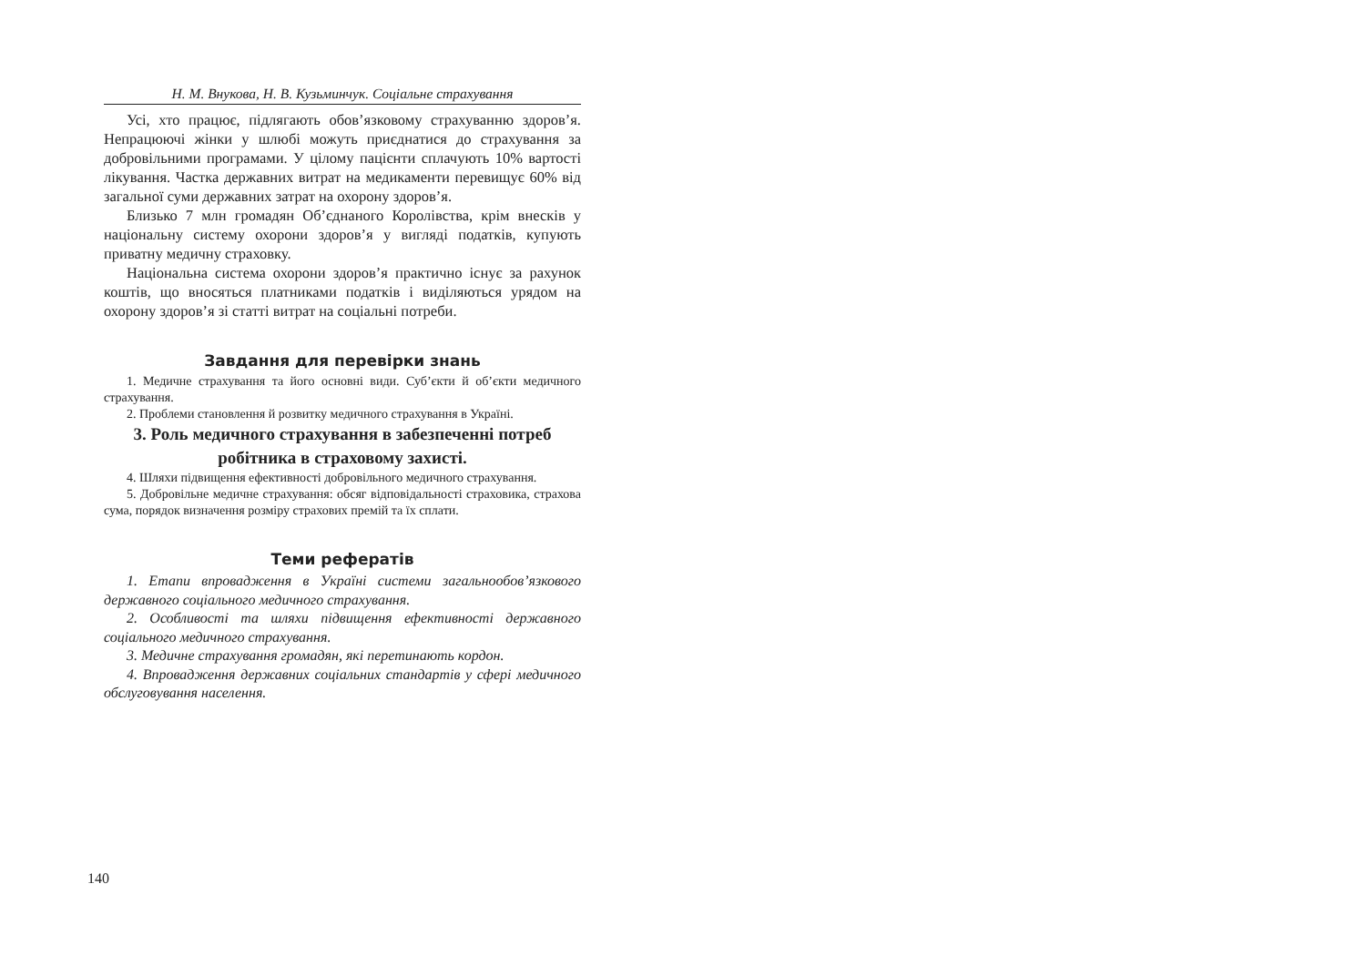Н. М. Внукова, Н. В. Кузьминчук. Соціальне страхування
Усі, хто працює, підлягають обов’язковому страхуванню здоров’я. Непрацюючі жінки у шлюбі можуть приєднатися до страхування за добровільними програмами. У цілому пацієнти сплачують 10% вартості лікування. Частка державних витрат на медикаменти перевищує 60% від загальної суми державних затрат на охорону здоров’я.
Близько 7 млн громадян Об’єднаного Королівства, крім внесків у національну систему охорони здоров’я у вигляді податків, купують приватну медичну страховку.
Національна система охорони здоров’я практично існує за рахунок коштів, що вносяться платниками податків і виділяються урядом на охорону здоров’я зі статті витрат на соціальні потреби.
Завдання для перевірки знань
1. Медичне страхування та його основні види. Суб’єкти й об’єкти медичного страхування.
2. Проблеми становлення й розвитку медичного страхування в Україні.
3. Роль медичного страхування в забезпеченні потреб робітника в страховому захисті.
4. Шляхи підвищення ефективності добровільного медичного страхування.
5. Добровільне медичне страхування: обсяг відповідальності страховика, страхова сума, порядок визначення розміру страхових премій та їх сплати.
Теми рефератів
1. Етапи впровадження в Україні системи загальнообов’язкового державного соціального медичного страхування.
2. Особливості та шляхи підвищення ефективності державного соціального медичного страхування.
3. Медичне страхування громадян, які перетинають кордон.
4. Впровадження державних соціальних стандартів у сфері медичного обслуговування населення.
140